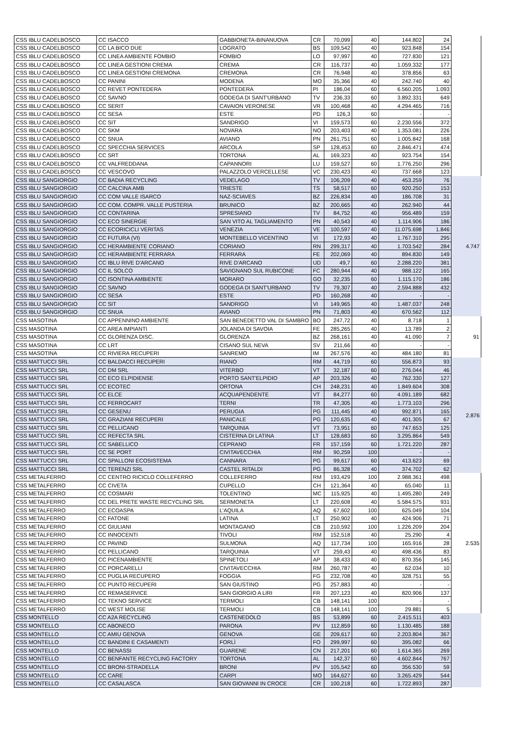| CSS IBLU CADELBOSCO | CC ISACCO | GABBIONETA-BINANUOVA | CR | 70,099 | 40 | 144.802 | 24 | |
| CSS IBLU CADELBOSCO | CC LA BICO DUE | LOGRATO | BS | 109,542 | 40 | 923.848 | 154 | |
| CSS IBLU CADELBOSCO | CC LINEA AMBIENTE FOMBIO | FOMBIO | LO | 97,997 | 40 | 727.830 | 121 | |
| CSS IBLU CADELBOSCO | CC LINEA GESTIONI CREMA | CREMA | CR | 116,737 | 40 | 1.059.332 | 177 | |
| CSS IBLU CADELBOSCO | CC LINEA GESTIONI CREMONA | CREMONA | CR | 76,948 | 40 | 378.856 | 63 | |
| CSS IBLU CADELBOSCO | CC PANINI | MODENA | MO | 35,366 | 40 | 242.740 | 40 | |
| CSS IBLU CADELBOSCO | CC REVET PONTEDERA | PONTEDERA | PI | 186,04 | 60 | 6.560.205 | 1.093 | |
| CSS IBLU CADELBOSCO | CC SAVNO | GODEGA DI SANT'URBANO | TV | 236,33 | 60 | 3.892.331 | 649 | |
| CSS IBLU CADELBOSCO | CC SERIT | CAVAION VERONESE | VR | 100,468 | 40 | 4.294.465 | 716 | |
| CSS IBLU CADELBOSCO | CC SESA | ESTE | PD | 126,3 | 60 | - | - | |
| CSS IBLU CADELBOSCO | CC SIT | SANDRIGO | VI | 159,573 | 60 | 2.230.556 | 372 | |
| CSS IBLU CADELBOSCO | CC SKM | NOVARA | NO | 203,403 | 40 | 1.353.081 | 226 | |
| CSS IBLU CADELBOSCO | CC SNUA | AVIANO | PN | 261,751 | 60 | 1.005.842 | 168 | |
| CSS IBLU CADELBOSCO | CC SPECCHIA SERVICES | ARCOLA | SP | 128,453 | 60 | 2.846.471 | 474 | |
| CSS IBLU CADELBOSCO | CC SRT | TORTONA | AL | 169,323 | 40 | 923.754 | 154 | |
| CSS IBLU CADELBOSCO | CC VALFREDDANA | CAPANNORI | LU | 159,527 | 60 | 1.776.250 | 296 | |
| CSS IBLU CADELBOSCO | CC VESCOVO | PALAZZOLO VERCELLESE | VC | 230,423 | 40 | 737.668 | 123 | |
| CSS IBLU SANGIORGIO | CC BADIA RECYCLING | VEDELAGO | TV | 106,209 | 40 | 453.259 | 76 | 4.747 |
| CSS IBLU SANGIORGIO | CC CALCINA AMB | TRIESTE | TS | 58,517 | 60 | 920.250 | 153 | |
| CSS IBLU SANGIORGIO | CC COM VALLE ISARCO | NAZ-SCIAVES | BZ | 226,834 | 40 | 186.708 | 31 | |
| CSS IBLU SANGIORGIO | CC COM. COMPR. VALLE PUSTERIA | BRUNICO | BZ | 200,665 | 40 | 262.940 | 44 | |
| CSS IBLU SANGIORGIO | CC CONTARINA | SPRESIANO | TV | 84,752 | 40 | 956.489 | 159 | |
| CSS IBLU SANGIORGIO | CC ECO SINERGIE | SAN VITO AL TAGLIAMENTO | PN | 40,543 | 40 | 1.114.906 | 186 | |
| CSS IBLU SANGIORGIO | CC ECORICICLI VERITAS | VENEZIA | VE | 100,597 | 40 | 11.075.698 | 1.846 | |
| CSS IBLU SANGIORGIO | CC FUTURA (VI) | MONTEBELLO VICENTINO | VI | 172,93 | 40 | 1.767.310 | 295 | |
| CSS IBLU SANGIORGIO | CC HERAMBIENTE CORIANO | CORIANO | RN | 299,317 | 40 | 1.703.542 | 284 | |
| CSS IBLU SANGIORGIO | CC HERAMBIENTE FERRARA | FERRARA | FE | 202,069 | 40 | 894.830 | 149 | |
| CSS IBLU SANGIORGIO | CC IBLU RIVE D'ARCANO | RIVE D'ARCANO | UD | 49,7 | 60 | 2.288.220 | 381 | |
| CSS IBLU SANGIORGIO | CC IL SOLCO | SAVIGNANO SUL RUBICONE | FC | 280,944 | 40 | 988.122 | 165 | |
| CSS IBLU SANGIORGIO | CC ISONTINA AMBIENTE | MORARO | GO | 32,235 | 60 | 1.115.170 | 186 | |
| CSS IBLU SANGIORGIO | CC SAVNO | GODEGA DI SANT'URBANO | TV | 79,307 | 40 | 2.594.888 | 432 | |
| CSS IBLU SANGIORGIO | CC SESA | ESTE | PD | 160,268 | 40 | - | - | |
| CSS IBLU SANGIORGIO | CC SIT | SANDRIGO | VI | 149,965 | 40 | 1.487.037 | 248 | |
| CSS IBLU SANGIORGIO | CC SNUA | AVIANO | PN | 71,803 | 40 | 670.562 | 112 | |
| CSS MASOTINA | CC APPENNINO AMBIENTE | SAN BENEDETTO VAL DI SAMBRO | BO | 247,72 | 40 | 8.718 | 1 | 91 |
| CSS MASOTINA | CC AREA IMPIANTI | JOLANDA DI SAVOIA | FE | 285,265 | 40 | 13.789 | 2 | |
| CSS MASOTINA | CC GLORENZA DISC. | GLORENZA | BZ | 268,161 | 40 | 41.090 | 7 | |
| CSS MASOTINA | CC LRT | CISANO SUL NEVA | SV | 211,66 | 40 | - | - | |
| CSS MASOTINA | CC RIVIERA RECUPERI | SANREMO | IM | 267,576 | 40 | 484.180 | 81 | |
| CSS MATTUCCI SRL | CC BALDACCI RECUPERI | RIANO | RM | 44,719 | 60 | 556.873 | 93 | 2.876 |
| CSS MATTUCCI SRL | CC DM SRL | VITERBO | VT | 32,187 | 60 | 276.044 | 46 | |
| CSS MATTUCCI SRL | CC ECO ELPIDIENSE | PORTO SANT'ELPIDIO | AP | 203,326 | 40 | 762.330 | 127 | |
| CSS MATTUCCI SRL | CC ECOTEC | ORTONA | CH | 248,231 | 40 | 1.849.604 | 308 | |
| CSS MATTUCCI SRL | CC ELCE | ACQUAPENDENTE | VT | 84,277 | 60 | 4.091.189 | 682 | |
| CSS MATTUCCI SRL | CC FERROCART | TERNI | TR | 47,305 | 40 | 1.773.103 | 296 | |
| CSS MATTUCCI SRL | CC GESENU | PERUGIA | PG | 111,445 | 40 | 992.871 | 165 | |
| CSS MATTUCCI SRL | CC GRAZIANI RECUPERI | PANICALE | PG | 120,635 | 40 | 401.305 | 67 | |
| CSS MATTUCCI SRL | CC PELLICANO | TARQUINIA | VT | 73,951 | 60 | 747.653 | 125 | |
| CSS MATTUCCI SRL | CC REFECTA SRL | CISTERNA DI LATINA | LT | 128,683 | 60 | 3.295.864 | 549 | |
| CSS MATTUCCI SRL | CC SABELLICO | CEPRANO | FR | 157,159 | 60 | 1.721.220 | 287 | |
| CSS MATTUCCI SRL | CC SE PORT | CIVITAVECCHIA | RM | 90,259 | 100 | - | - | |
| CSS MATTUCCI SRL | CC SPALLONI ECOSISTEMA | CANNARA | PG | 99,617 | 60 | 413.623 | 69 | |
| CSS MATTUCCI SRL | CC TERENZI SRL | CASTEL RITALDI | PG | 86,328 | 40 | 374.702 | 62 | |
| CSS METALFERRO | CC CENTRO RICICLO COLLEFERRO | COLLEFERRO | RM | 193,429 | 100 | 2.988.361 | 498 | 2.535 |
| CSS METALFERRO | CC CIVETA | CUPELLO | CH | 121,364 | 40 | 65.040 | 11 | |
| CSS METALFERRO | CC COSMARI | TOLENTINO | MC | 115,925 | 40 | 1.495.280 | 249 | |
| CSS METALFERRO | CC DEL PRETE WASTE RECYCLING SRL | SERMONETA | LT | 220,608 | 40 | 5.584.575 | 931 | |
| CSS METALFERRO | CC ECOASPA | L'AQUILA | AQ | 67,602 | 100 | 625.049 | 104 | |
| CSS METALFERRO | CC FATONE | LATINA | LT | 250,902 | 40 | 424.906 | 71 | |
| CSS METALFERRO | CC GIULIANI | MONTAGANO | CB | 210,592 | 100 | 1.226.209 | 204 | |
| CSS METALFERRO | CC INNOCENTI | TIVOLI | RM | 152,518 | 40 | 25.290 | 4 | |
| CSS METALFERRO | CC PAVIND | SULMONA | AQ | 117,734 | 100 | 165.916 | 28 | |
| CSS METALFERRO | CC PELLICANO | TARQUINIA | VT | 259,43 | 40 | 498.436 | 83 | |
| CSS METALFERRO | CC PICENAMBIENTE | SPINETOLI | AP | 38,433 | 40 | 870.356 | 145 | |
| CSS METALFERRO | CC PORCARELLI | CIVITAVECCHIA | RM | 260,787 | 40 | 62.034 | 10 | |
| CSS METALFERRO | CC PUGLIA RECUPERO | FOGGIA | FG | 232,708 | 40 | 328.751 | 55 | |
| CSS METALFERRO | CC PUNTO RECUPERI | SAN GIUSTINO | PG | 257,883 | 40 | - | - | |
| CSS METALFERRO | CC REMASERVICE | SAN GIORGIO A LIRI | FR | 207,123 | 40 | 820.906 | 137 | |
| CSS METALFERRO | CC TEKNO SERVICE | TERMOLI | CB | 148,141 | 100 | - | - | |
| CSS METALFERRO | CC WEST MOLISE | TERMOLI | CB | 148,141 | 100 | 29.881 | 5 | |
| CSS MONTELLO | CC A2A RECYCLING | CASTENEDOLO | BS | 53,899 | 60 | 2.415.511 | 403 | |
| CSS MONTELLO | CC ABONECO | PARONA | PV | 112,859 | 60 | 1.130.485 | 188 | |
| CSS MONTELLO | CC AMIU GENOVA | GENOVA | GE | 209,617 | 60 | 2.203.804 | 367 | |
| CSS MONTELLO | CC BANDINI E CASAMENTI | FORLÌ | FO | 299,997 | 60 | 395.082 | 66 | |
| CSS MONTELLO | CC BENASSI | GUARENE | CN | 217,201 | 60 | 1.614.365 | 269 | |
| CSS MONTELLO | CC BENFANTE RECYCLING FACTORY | TORTONA | AL | 142,37 | 60 | 4.602.844 | 767 | |
| CSS MONTELLO | CC BRONI-STRADELLA | BRONI | PV | 105,542 | 60 | 356.530 | 59 | |
| CSS MONTELLO | CC CARE | CARPI | MO | 164,627 | 60 | 3.265.429 | 544 | |
| CSS MONTELLO | CC CASALASCA | SAN GIOVANNI IN CROCE | CR | 100,218 | 60 | 1.722.893 | 287 | |